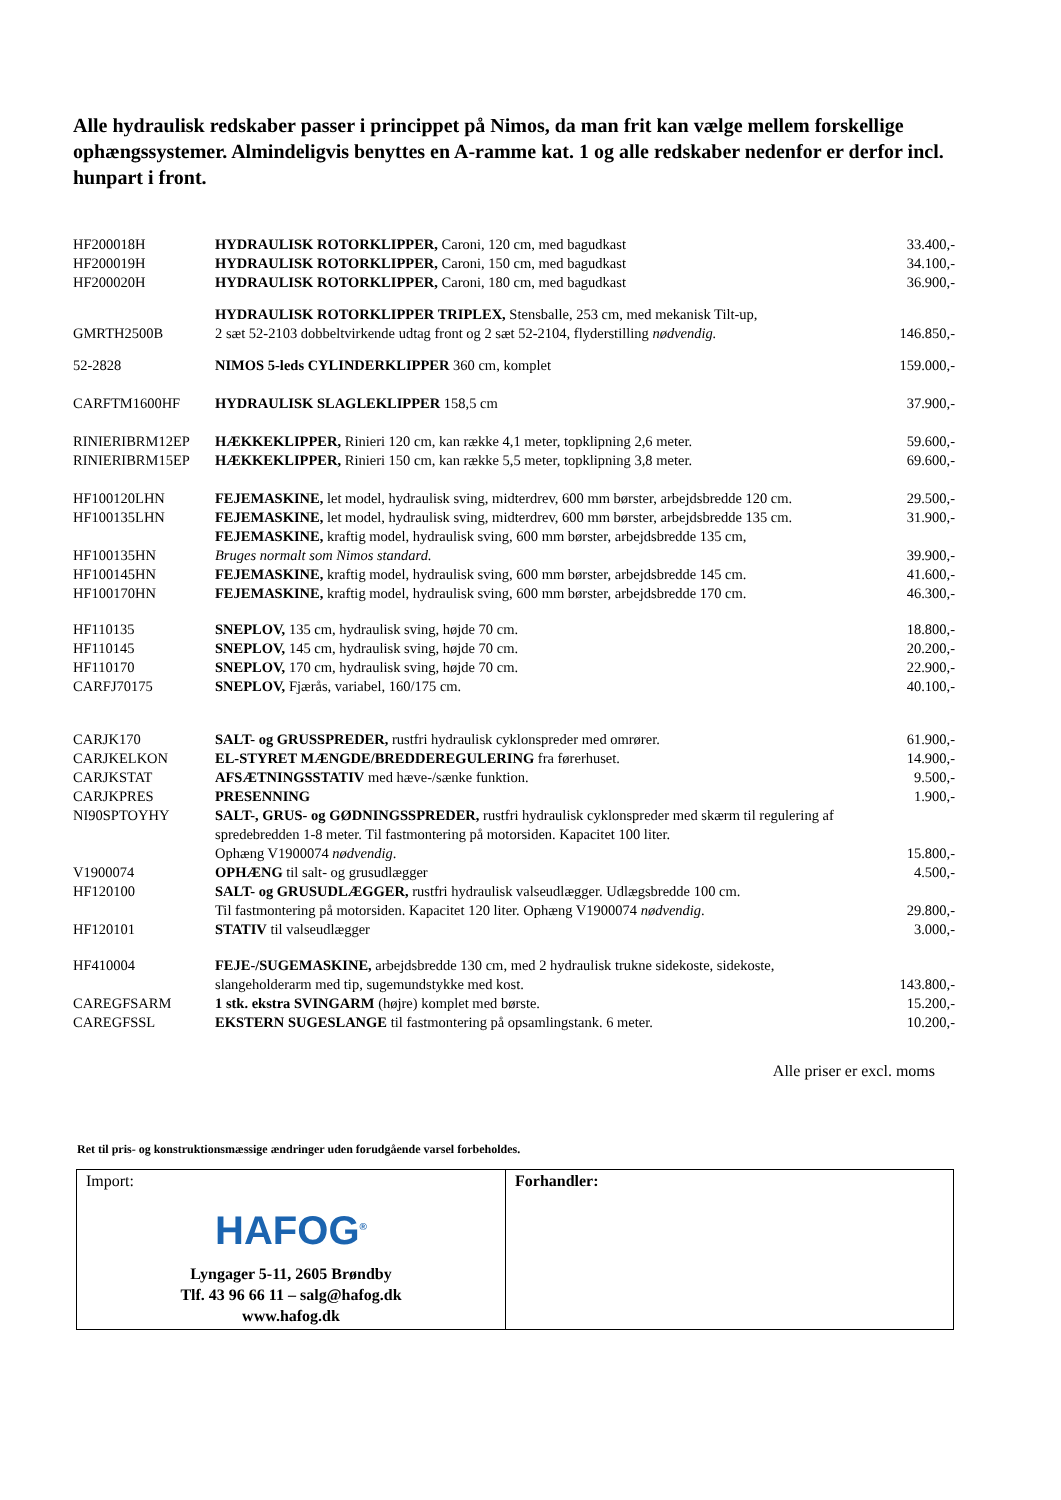Alle hydraulisk redskaber passer i princippet på Nimos, da man frit kan vælge mellem forskellige ophængssystemer. Almindeligvis benyttes en A-ramme kat. 1 og alle redskaber nedenfor er derfor incl. hunpart i front.
| HF200018H | HYDRAULISK ROTORKLIPPER, Caroni, 120 cm, med bagudkast | 33.400,- |
| HF200019H | HYDRAULISK ROTORKLIPPER, Caroni, 150 cm, med bagudkast | 34.100,- |
| HF200020H | HYDRAULISK ROTORKLIPPER, Caroni, 180 cm, med bagudkast | 36.900,- |
| GMRTH2500B | HYDRAULISK ROTORKLIPPER TRIPLEX, Stensballe, 253 cm, med mekanisk Tilt-up, 2 sæt 52-2103 dobbeltvirkende udtag front og 2 sæt 52-2104, flyderstilling nødvendig. | 146.850,- |
| 52-2828 | NIMOS 5-leds CYLINDERKLIPPER 360 cm, komplet | 159.000,- |
| CARFTM1600HF | HYDRAULISK SLAGLEKLIPPER 158,5 cm | 37.900,- |
| RINIERIBRM12EP | HÆKKEKLIPPER, Rinieri 120 cm, kan række 4,1 meter, topklipning 2,6 meter. | 59.600,- |
| RINIERIBRM15EP | HÆKKEKLIPPER, Rinieri 150 cm, kan række 5,5 meter, topklipning 3,8 meter. | 69.600,- |
| HF100120LHN | FEJEMASKINE, let model, hydraulisk sving, midterdrev, 600 mm børster, arbejdsbredde 120 cm. | 29.500,- |
| HF100135LHN | FEJEMASKINE, let model, hydraulisk sving, midterdrev, 600 mm børster, arbejdsbredde 135 cm. | 31.900,- |
| HF100135HN | FEJEMASKINE, kraftig model, hydraulisk sving, 600 mm børster, arbejdsbredde 135 cm, Bruges normalt som Nimos standard. | 39.900,- |
| HF100145HN | FEJEMASKINE, kraftig model, hydraulisk sving, 600 mm børster, arbejdsbredde 145 cm. | 41.600,- |
| HF100170HN | FEJEMASKINE, kraftig model, hydraulisk sving, 600 mm børster, arbejdsbredde 170 cm. | 46.300,- |
| HF110135 | SNEPLOV, 135 cm, hydraulisk sving, højde 70 cm. | 18.800,- |
| HF110145 | SNEPLOV, 145 cm, hydraulisk sving, højde 70 cm. | 20.200,- |
| HF110170 | SNEPLOV, 170 cm, hydraulisk sving, højde 70 cm. | 22.900,- |
| CARFJ70175 | SNEPLOV, Fjærås, variabel, 160/175 cm. | 40.100,- |
| CARJK170 | SALT- og GRUSSPREDER, rustfri hydraulisk cyklonspreder med omrører. | 61.900,- |
| CARJKELKON | EL-STYRET MÆNGDE/BREDDEREGULERING fra førerhuset. | 14.900,- |
| CARJKSTAT | AFSÆTNINGSSTATIV med hæve-/sænke funktion. | 9.500,- |
| CARJKPRES | PRESENNING | 1.900,- |
| NI90SPTOYHY | SALT-, GRUS- og GØDNINGSSPREDER, rustfri hydraulisk cyklonspreder med skærm til regulering af spredebredden 1-8 meter. Til fastmontering på motorsiden. Kapacitet 100 liter. Ophæng V1900074 nødvendig . | 15.800,- |
| V1900074 | OPHÆNG til salt- og grusudlægger | 4.500,- |
| HF120100 | SALT- og GRUSUDLÆGGER, rustfri hydraulisk valseudlægger. Udlægsbredde 100 cm. Til fastmontering på motorsiden. Kapacitet 120 liter. Ophæng V1900074 nødvendig . | 29.800,- |
| HF120101 | STATIV til valseudlægger | 3.000,- |
| HF410004 | FEJE-/SUGEMASKINE, arbejdsbredde 130 cm, med 2 hydraulisk trukne sidekoste, sidekoste, slangeholderarm med tip, sugemundstykke med kost. | 143.800,- |
| CAREGFSARM | 1 stk. ekstra SVINGARM (højre) komplet med børste. | 15.200,- |
| CAREGFSSL | EKSTERN SUGESLANGE til fastmontering på opsamlingstank. 6 meter. | 10.200,- |
Alle priser er excl. moms
Ret til pris- og konstruktionsmæssige ændringer uden forudgående varsel forbeholdes.
| Import: HAFOG<sup>®</sup> Lyngager 5-11, 2605 Brøndby Tlf. 43 96 66 11 – salg@hafog.dk www.hafog.dk | Forhandler: |